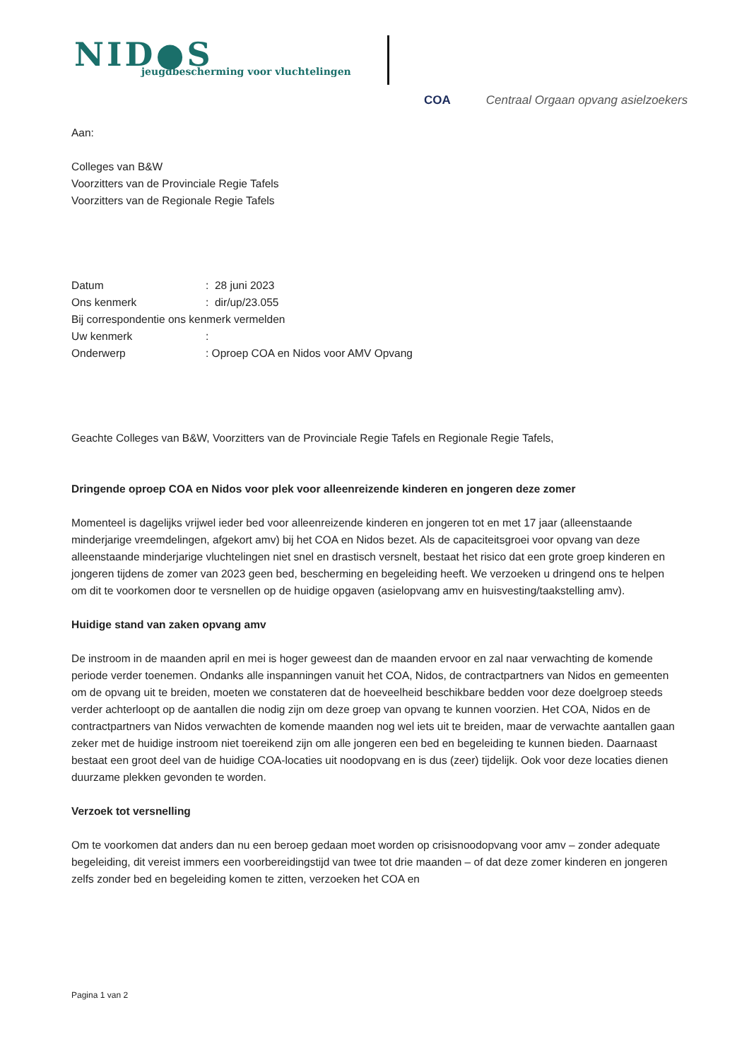NID●S
jeugdbescherming voor vluchtelingen
COA Centraal Orgaan opvang asielzoekers
Aan:
Colleges van B&W
Voorzitters van de Provinciale Regie Tafels
Voorzitters van de Regionale Regie Tafels
| Datum | : 28 juni 2023 |
| Ons kenmerk | : dir/up/23.055 |
| Bij correspondentie ons kenmerk vermelden | |
| Uw kenmerk | : |
| Onderwerp | : Oproep COA en Nidos voor AMV Opvang |
Geachte Colleges van B&W, Voorzitters van de Provinciale Regie Tafels en Regionale Regie Tafels,
Dringende oproep COA en Nidos voor plek voor alleenreizende kinderen en jongeren deze zomer
Momenteel is dagelijks vrijwel ieder bed voor alleenreizende kinderen en jongeren tot en met 17 jaar (alleenstaande minderjarige vreemdelingen, afgekort amv) bij het COA en Nidos bezet. Als de capaciteitsgroei voor opvang van deze alleenstaande minderjarige vluchtelingen niet snel en drastisch versnelt, bestaat het risico dat een grote groep kinderen en jongeren tijdens de zomer van 2023 geen bed, bescherming en begeleiding heeft. We verzoeken u dringend ons te helpen om dit te voorkomen door te versnellen op de huidige opgaven (asielopvang amv en huisvesting/taakstelling amv).
Huidige stand van zaken opvang amv
De instroom in de maanden april en mei is hoger geweest dan de maanden ervoor en zal naar verwachting de komende periode verder toenemen. Ondanks alle inspanningen vanuit het COA, Nidos, de contractpartners van Nidos en gemeenten om de opvang uit te breiden, moeten we constateren dat de hoeveelheid beschikbare bedden voor deze doelgroep steeds verder achterloopt op de aantallen die nodig zijn om deze groep van opvang te kunnen voorzien. Het COA, Nidos en de contractpartners van Nidos verwachten de komende maanden nog wel iets uit te breiden, maar de verwachte aantallen gaan zeker met de huidige instroom niet toereikend zijn om alle jongeren een bed en begeleiding te kunnen bieden. Daarnaast bestaat een groot deel van de huidige COA-locaties uit noodopvang en is dus (zeer) tijdelijk. Ook voor deze locaties dienen duurzame plekken gevonden te worden.
Verzoek tot versnelling
Om te voorkomen dat anders dan nu een beroep gedaan moet worden op crisisnoodopvang voor amv – zonder adequate begeleiding, dit vereist immers een voorbereidingstijd van twee tot drie maanden – of dat deze zomer kinderen en jongeren zelfs zonder bed en begeleiding komen te zitten, verzoeken het COA en
Pagina 1 van 2